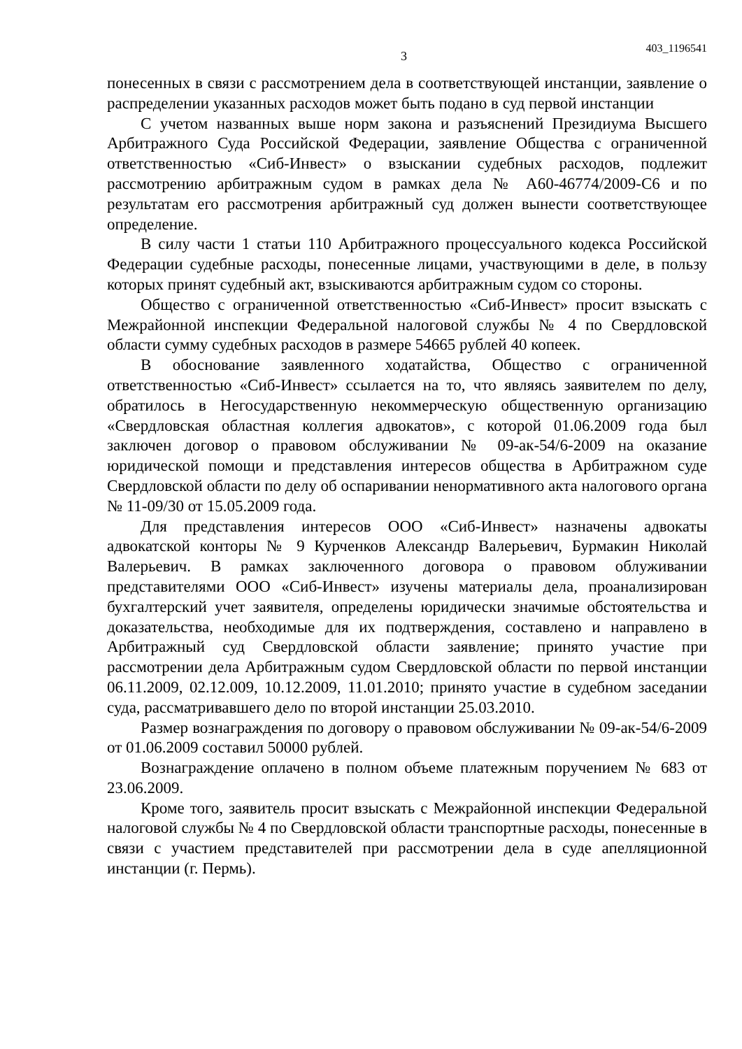3 403_1196541
понесенных в связи с рассмотрением дела в соответствующей инстанции, заявление о распределении указанных расходов может быть подано в суд первой инстанции
С учетом названных выше норм закона и разъяснений Президиума Высшего Арбитражного Суда Российской Федерации, заявление Общества с ограниченной ответственностью «Сиб-Инвест» о взыскании судебных расходов, подлежит рассмотрению арбитражным судом в рамках дела № А60-46774/2009-С6 и по результатам его рассмотрения арбитражный суд должен вынести соответствующее определение.
В силу части 1 статьи 110 Арбитражного процессуального кодекса Российской Федерации судебные расходы, понесенные лицами, участвующими в деле, в пользу которых принят судебный акт, взыскиваются арбитражным судом со стороны.
Общество с ограниченной ответственностью «Сиб-Инвест» просит взыскать с Межрайонной инспекции Федеральной налоговой службы № 4 по Свердловской области сумму судебных расходов в размере 54665 рублей 40 копеек.
В обоснование заявленного ходатайства, Общество с ограниченной ответственностью «Сиб-Инвест» ссылается на то, что являясь заявителем по делу, обратилось в Негосударственную некоммерческую общественную организацию «Свердловская областная коллегия адвокатов», с которой 01.06.2009 года был заключен договор о правовом обслуживании № 09-ак-54/6-2009 на оказание юридической помощи и представления интересов общества в Арбитражном суде Свердловской области по делу об оспаривании ненормативного акта налогового органа № 11-09/30 от 15.05.2009 года.
Для представления интересов ООО «Сиб-Инвест» назначены адвокаты адвокатской конторы № 9 Курченков Александр Валерьевич, Бурмакин Николай Валерьевич. В рамках заключенного договора о правовом облуживании представителями ООО «Сиб-Инвест» изучены материалы дела, проанализирован бухгалтерский учет заявителя, определены юридически значимые обстоятельства и доказательства, необходимые для их подтверждения, составлено и направлено в Арбитражный суд Свердловской области заявление; принято участие при рассмотрении дела Арбитражным судом Свердловской области по первой инстанции 06.11.2009, 02.12.009, 10.12.2009, 11.01.2010; принято участие в судебном заседании суда, рассматривавшего дело по второй инстанции 25.03.2010.
Размер вознаграждения по договору о правовом обслуживании № 09-ак-54/6-2009 от 01.06.2009 составил 50000 рублей.
Вознаграждение оплачено в полном объеме платежным поручением № 683 от 23.06.2009.
Кроме того, заявитель просит взыскать с Межрайонной инспекции Федеральной налоговой службы № 4 по Свердловской области транспортные расходы, понесенные в связи с участием представителей при рассмотрении дела в суде апелляционной инстанции (г. Пермь).